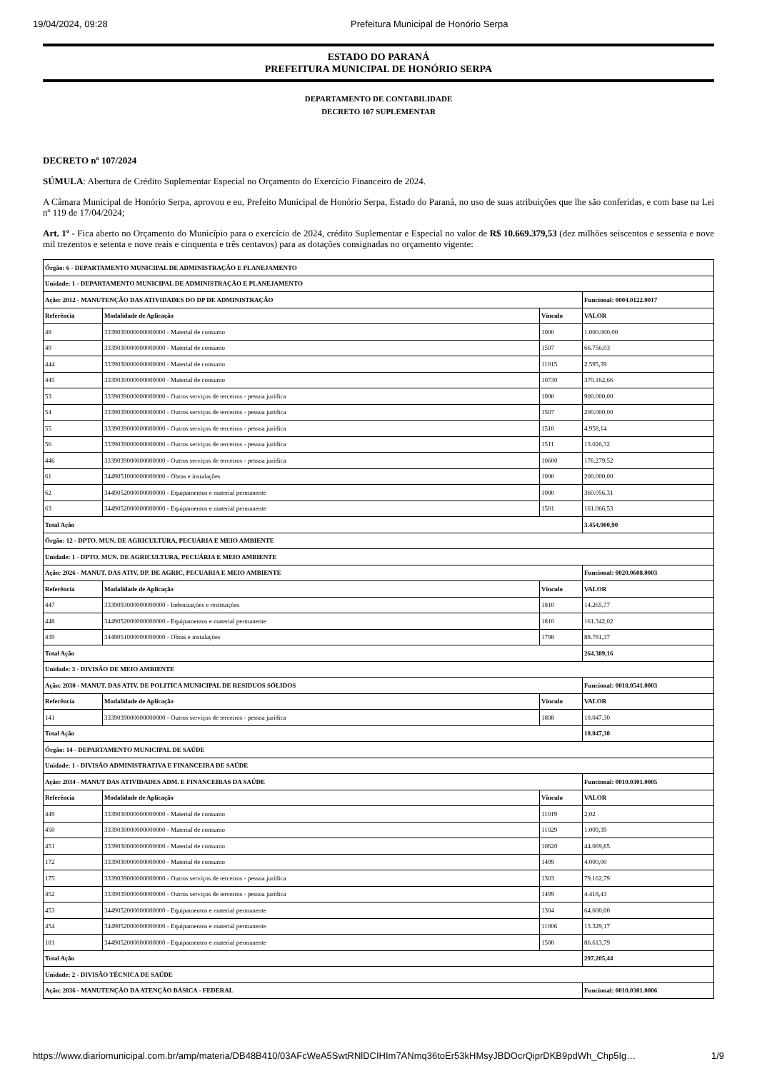19/04/2024, 09:28 Prefeitura Municipal de Honório Serpa
ESTADO DO PARANÁ
PREFEITURA MUNICIPAL DE HONÓRIO SERPA
DEPARTAMENTO DE CONTABILIDADE
DECRETO 107 SUPLEMENTAR
DECRETO nº 107/2024
SÚMULA: Abertura de Crédito Suplementar Especial no Orçamento do Exercício Financeiro de 2024.
A Câmara Municipal de Honório Serpa, aprovou e eu, Prefeito Municipal de Honório Serpa, Estado do Paraná, no uso de suas atribuições que lhe são conferidas, e com base na Lei nº 119 de 17/04/2024;
Art. 1º - Fica aberto no Orçamento do Município para o exercício de 2024, crédito Suplementar e Especial no valor de R$ 10.669.379,53 (dez milhões seiscentos e sessenta e nove mil trezentos e setenta e nove reais e cinquenta e três centavos) para as dotações consignadas no orçamento vigente:
| Órgão: 6 - DEPARTAMENTO MUNICIPAL DE ADMINISTRAÇÃO E PLANEJAMENTO | | | |
| Unidade: 1 - DEPARTAMENTO MUNICIPAL DE ADMINISTRAÇÃO E PLANEJAMENTO | | | |
| Ação: 2012 - MANUTENÇÃO DAS ATIVIDADES DO DP DE ADMINISTRAÇÃO | | | Funcional: 0004.0122.0017 |
| Referência | Modalidade de Aplicação | Vínculo | VALOR |
| 48 | 3339030000000000000 - Material de consumo | 1000 | 1.000.000,00 |
| 49 | 3339030000000000000 - Material de consumo | 1507 | 66.756,03 |
| 444 | 3339030000000000000 - Material de consumo | 11015 | 2.595,39 |
| 445 | 3339030000000000000 - Material de consumo | 10730 | 370.162,66 |
| 53 | 3339039000000000000 - Outros serviços de terceiros - pessoa jurídica | 1000 | 900.000,00 |
| 54 | 3339039000000000000 - Outros serviços de terceiros - pessoa jurídica | 1507 | 200.000,00 |
| 55 | 3339039000000000000 - Outros serviços de terceiros - pessoa jurídica | 1510 | 4.958,14 |
| 56 | 3339039000000000000 - Outros serviços de terceiros - pessoa jurídica | 1511 | 13.026,32 |
| 446 | 3339039000000000000 - Outros serviços de terceiros - pessoa jurídica | 10600 | 176.279,52 |
| 61 | 3449051000000000000 - Obras e instalações | 1000 | 200.000,00 |
| 62 | 3449052000000000000 - Equipamentos e material permanente | 1000 | 360.056,31 |
| 63 | 3449052000000000000 - Equipamentos e material permanente | 1501 | 161.066,53 |
| Total Ação | | | 3.454.900,90 |
| Órgão: 12 - DPTO. MUN. DE AGRICULTURA, PECUÁRIA E MEIO AMBIENTE | | | |
| Unidade: 1 - DPTO. MUN. DE AGRICULTURA, PECUÁRIA E MEIO AMBIENTE | | | |
| Ação: 2026 - MANUT. DAS ATIV. DP. DE AGRIC, PECUARIA E MEIO AMBIENTE | | | Funcional: 0020.0608.0003 |
| Referência | Modalidade de Aplicação | Vínculo | VALOR |
| 447 | 3339093000000000000 - Indenizações e restituições | 1810 | 14.265,77 |
| 448 | 3449052000000000000 - Equipamentos e material permanente | 1810 | 161.342,02 |
| 439 | 3449051000000000000 - Obras e instalações | 1798 | 88.781,37 |
| Total Ação | | | 264.389,16 |
| Unidade: 3 - DIVISÃO DE MEIO AMBIENTE | | | |
| Ação: 2030 - MANUT. DAS ATIV. DE POLITICA MUNICIPAL DE RESIDUOS SÓLIDOS | | | Funcional: 0018.0541.0003 |
| Referência | Modalidade de Aplicação | Vínculo | VALOR |
| 141 | 3339039000000000000 - Outros serviços de terceiros - pessoa jurídica | 1808 | 10.047,30 |
| Total Ação | | | 10.047,30 |
| Órgão: 14 - DEPARTAMENTO MUNICIPAL DE SAÚDE | | | |
| Unidade: 1 - DIVISÃO ADMINISTRATIVA E FINANCEIRA DE SAÚDE | | | |
| Ação: 2034 - MANUT DAS ATIVIDADES ADM. E FINANCEIRAS DA SAÚDE | | | Funcional: 0010.0301.0005 |
| Referência | Modalidade de Aplicação | Vínculo | VALOR |
| 449 | 3339030000000000000 - Material de consumo | 11019 | 2,02 |
| 450 | 3339030000000000000 - Material de consumo | 11029 | 1.009,39 |
| 451 | 3339030000000000000 - Material de consumo | 10620 | 44.069,85 |
| 172 | 3339030000000000000 - Material de consumo | 1499 | 4.000,00 |
| 175 | 3339039000000000000 - Outros serviços de terceiros - pessoa jurídica | 1303 | 79.162,79 |
| 452 | 3339039000000000000 - Outros serviços de terceiros - pessoa jurídica | 1499 | 4.418,43 |
| 453 | 3449052000000000000 - Equipamentos e material permanente | 1304 | 64.600,00 |
| 454 | 3449052000000000000 - Equipamentos e material permanente | 11006 | 13.329,17 |
| 181 | 3449052000000000000 - Equipamentos e material permanente | 1500 | 86.613,79 |
| Total Ação | | | 297.205,44 |
| Unidade: 2 - DIVISÃO TÉCNICA DE SAÚDE | | | |
| Ação: 2036 - MANUTENÇÃO DA ATENÇÃO BÁSICA - FEDERAL | | | Funcional: 0010.0301.0006 |
https://www.diariomunicipal.com.br/amp/materia/DB48B410/03AFcWeA5SwtRNlDCIHIm7ANmq36toEr53kHMsyJBDOcrQiprDKB9pdWh_Chp5Ig… 1/9